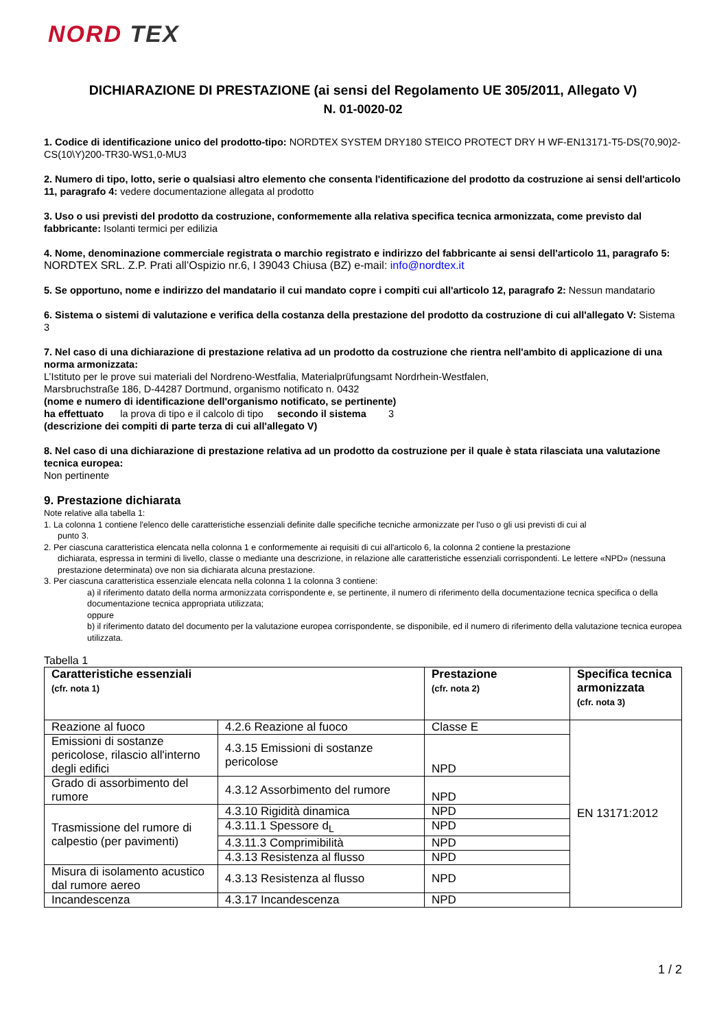NORD TEX
DICHIARAZIONE DI PRESTAZIONE (ai sensi del Regolamento UE 305/2011, Allegato V)
N. 01-0020-02
1. Codice di identificazione unico del prodotto-tipo: NORDTEX SYSTEM DRY180 STEICO PROTECT DRY H WF-EN13171-T5-DS(70,90)2-CS(10\Y)200-TR30-WS1,0-MU3
2. Numero di tipo, lotto, serie o qualsiasi altro elemento che consenta l'identificazione del prodotto da costruzione ai sensi dell'articolo 11, paragrafo 4: vedere documentazione allegata al prodotto
3. Uso o usi previsti del prodotto da costruzione, conformemente alla relativa specifica tecnica armonizzata, come previsto dal fabbricante: Isolanti termici per edilizia
4. Nome, denominazione commerciale registrata o marchio registrato e indirizzo del fabbricante ai sensi dell'articolo 11, paragrafo 5: NORDTEX SRL. Z.P. Prati all’Ospizio nr.6, I 39043 Chiusa (BZ) e-mail: info@nordtex.it
5. Se opportuno, nome e indirizzo del mandatario il cui mandato copre i compiti cui all'articolo 12, paragrafo 2: Nessun mandatario
6. Sistema o sistemi di valutazione e verifica della costanza della prestazione del prodotto da costruzione di cui all'allegato V: Sistema 3
7. Nel caso di una dichiarazione di prestazione relativa ad un prodotto da costruzione che rientra nell'ambito di applicazione di una norma armonizzata:
L’Istituto per le prove sui materiali del Nordreno-Westfalia, Materialprüfungsamt Nordrhein-Westfalen,
Marsbruchstraße 186, D-44287 Dortmund, organismo notificato n. 0432
(nome e numero di identificazione dell'organismo notificato, se pertinente)
ha effettuato la prova di tipo e il calcolo di tipo secondo il sistema 3
(descrizione dei compiti di parte terza di cui all'allegato V)
8. Nel caso di una dichiarazione di prestazione relativa ad un prodotto da costruzione per il quale è stata rilasciata una valutazione tecnica europea:
Non pertinente
9. Prestazione dichiarata
Note relative alla tabella 1:
1. La colonna 1 contiene l'elenco delle caratteristiche essenziali definite dalle specifiche tecniche armonizzate per l'uso o gli usi previsti di cui al
punto 3.
2. Per ciascuna caratteristica elencata nella colonna 1 e conformemente ai requisiti di cui all'articolo 6, la colonna 2 contiene la prestazione
dichiarata, espressa in termini di livello, classe o mediante una descrizione, in relazione alle caratteristiche essenziali corrispondenti. Le lettere «NPD» (nessuna prestazione determinata) ove non sia dichiarata alcuna prestazione.
3. Per ciascuna caratteristica essenziale elencata nella colonna 1 la colonna 3 contiene:
a) il riferimento datato della norma armonizzata corrispondente e, se pertinente, il numero di riferimento della documentazione tecnica specifica o della documentazione tecnica appropriata utilizzata;
oppure
b) il riferimento datato del documento per la valutazione europea corrispondente, se disponibile, ed il numero di riferimento della valutazione tecnica europea utilizzata.
Tabella 1
| Caratteristiche essenziali (cfr. nota 1) | | Prestazione (cfr. nota 2) | Specifica tecnica armonizzata (cfr. nota 3) |
| --- | --- | --- | --- |
| Reazione al fuoco | 4.2.6 Reazione al fuoco | Classe E | EN 13171:2012 |
| Emissioni di sostanze pericolose, rilascio all'interno degli edifici | 4.3.15 Emissioni di sostanze pericolose | NPD | |
| Grado di assorbimento del rumore | 4.3.12 Assorbimento del rumore | NPD | |
| Trasmissione del rumore di calpestio (per pavimenti) | 4.3.10 Rigidità dinamica | NPD | |
| | 4.3.11.1 Spessore d<sub>L</sub> | NPD | |
| | 4.3.11.3 Comprimibilità | NPD | |
| | 4.3.13 Resistenza al flusso | NPD | |
| Misura di isolamento acustico dal rumore aereo | 4.3.13 Resistenza al flusso | NPD | |
| Incandescenza | 4.3.17 Incandescenza | NPD | |
1 / 2